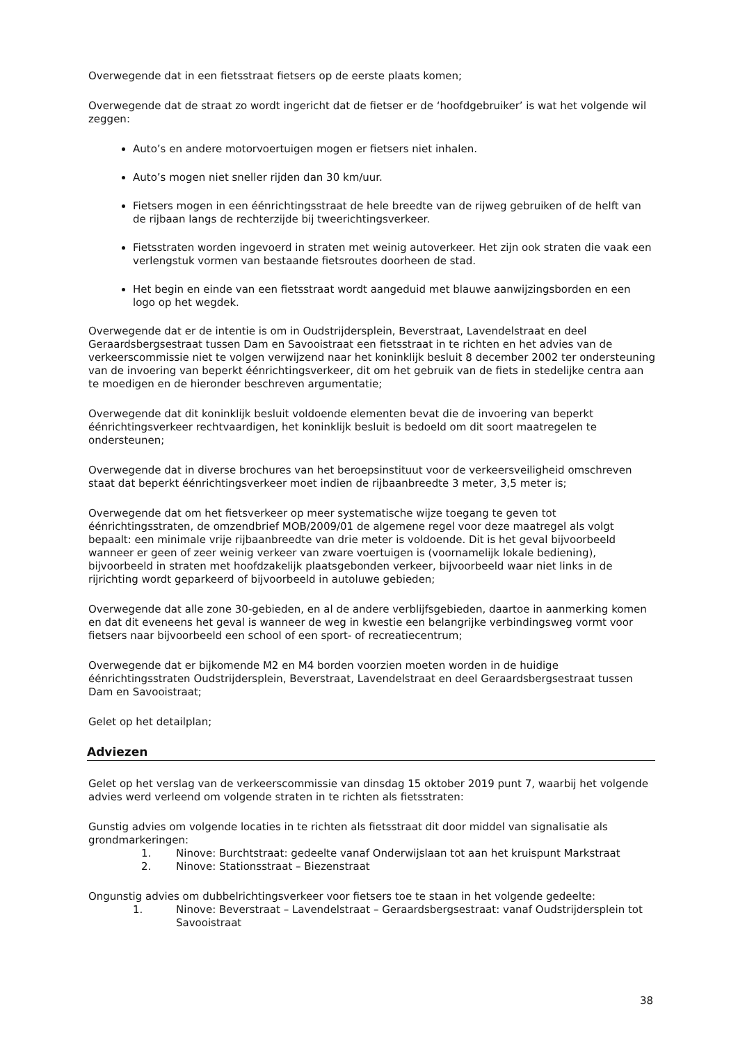Overwegende dat in een fietsstraat fietsers op de eerste plaats komen;
Overwegende dat de straat zo wordt ingericht dat de fietser er de ‘hoofdgebruiker’ is wat het volgende wil zeggen:
Auto’s en andere motorvoertuigen mogen er fietsers niet inhalen.
Auto’s mogen niet sneller rijden dan 30 km/uur.
Fietsers mogen in een éénrichtingsstraat de hele breedte van de rijweg gebruiken of de helft van de rijbaan langs de rechterzijde bij tweerichtingsverkeer.
Fietsstraten worden ingevoerd in straten met weinig autoverkeer. Het zijn ook straten die vaak een verlengstuk vormen van bestaande fietsroutes doorheen de stad.
Het begin en einde van een fietsstraat wordt aangeduid met blauwe aanwijzingsborden en een logo op het wegdek.
Overwegende dat er de intentie is om in Oudstrijdersplein, Beverstraat, Lavendelstraat en deel Geraardsbergsestraat tussen Dam en Savooistraat een fietsstraat in te richten en het advies van de verkeerscommissie niet te volgen verwijzend naar het koninklijk besluit 8 december 2002 ter ondersteuning van de invoering van beperkt éénrichtingsverkeer, dit om het gebruik van de fiets in stedelijke centra aan te moedigen en de hieronder beschreven argumentatie;
Overwegende dat dit koninklijk besluit voldoende elementen bevat die de invoering van beperkt éénrichtingsverkeer rechtvaardigen, het koninklijk besluit is bedoeld om dit soort maatregelen te ondersteunen;
Overwegende dat in diverse brochures van het beroepsinstituut voor de verkeersveiligheid omschreven staat dat beperkt éénrichtingsverkeer moet indien de rijbaanbreedte 3 meter, 3,5 meter is;
Overwegende dat om het fietsverkeer op meer systematische wijze toegang te geven tot éénrichtingsstraten, de omzendbrief MOB/2009/01 de algemene regel voor deze maatregel als volgt bepaalt: een minimale vrije rijbaanbreedte van drie meter is voldoende. Dit is het geval bijvoorbeeld wanneer er geen of zeer weinig verkeer van zware voertuigen is (voornamelijk lokale bediening), bijvoorbeeld in straten met hoofdzakelijk plaatsgebonden verkeer, bijvoorbeeld waar niet links in de rijrichting wordt geparkeerd of bijvoorbeeld in autoluwe gebieden;
Overwegende dat alle zone 30-gebieden, en al de andere verblijfsgebieden, daartoe in aanmerking komen en dat dit eveneens het geval is wanneer de weg in kwestie een belangrijke verbindingsweg vormt voor fietsers naar bijvoorbeeld een school of een sport- of recreatiecentrum;
Overwegende dat er bijkomende M2 en M4 borden voorzien moeten worden in de huidige éénrichtingsstraten Oudstrijdersplein, Beverstraat, Lavendelstraat en deel Geraardsbergsestraat tussen Dam en Savooistraat;
Gelet op het detailplan;
Adviezen
Gelet op het verslag van de verkeerscommissie van dinsdag 15 oktober 2019 punt 7, waarbij het volgende advies werd verleend om volgende straten in te richten als fietsstraten:
Gunstig advies om volgende locaties in te richten als fietsstraat dit door middel van signalisatie als grondmarkeringen:
1. Ninove: Burchtstraat: gedeelte vanaf Onderwijslaan tot aan het kruispunt Markstraat
2. Ninove: Stationsstraat – Biezenstraat
Ongunstig advies om dubbelrichtingsverkeer voor fietsers toe te staan in het volgende gedeelte:
1. Ninove: Beverstraat – Lavendelstraat – Geraardsbergsestraat: vanaf Oudstrijdersplein tot Savooistraat
38